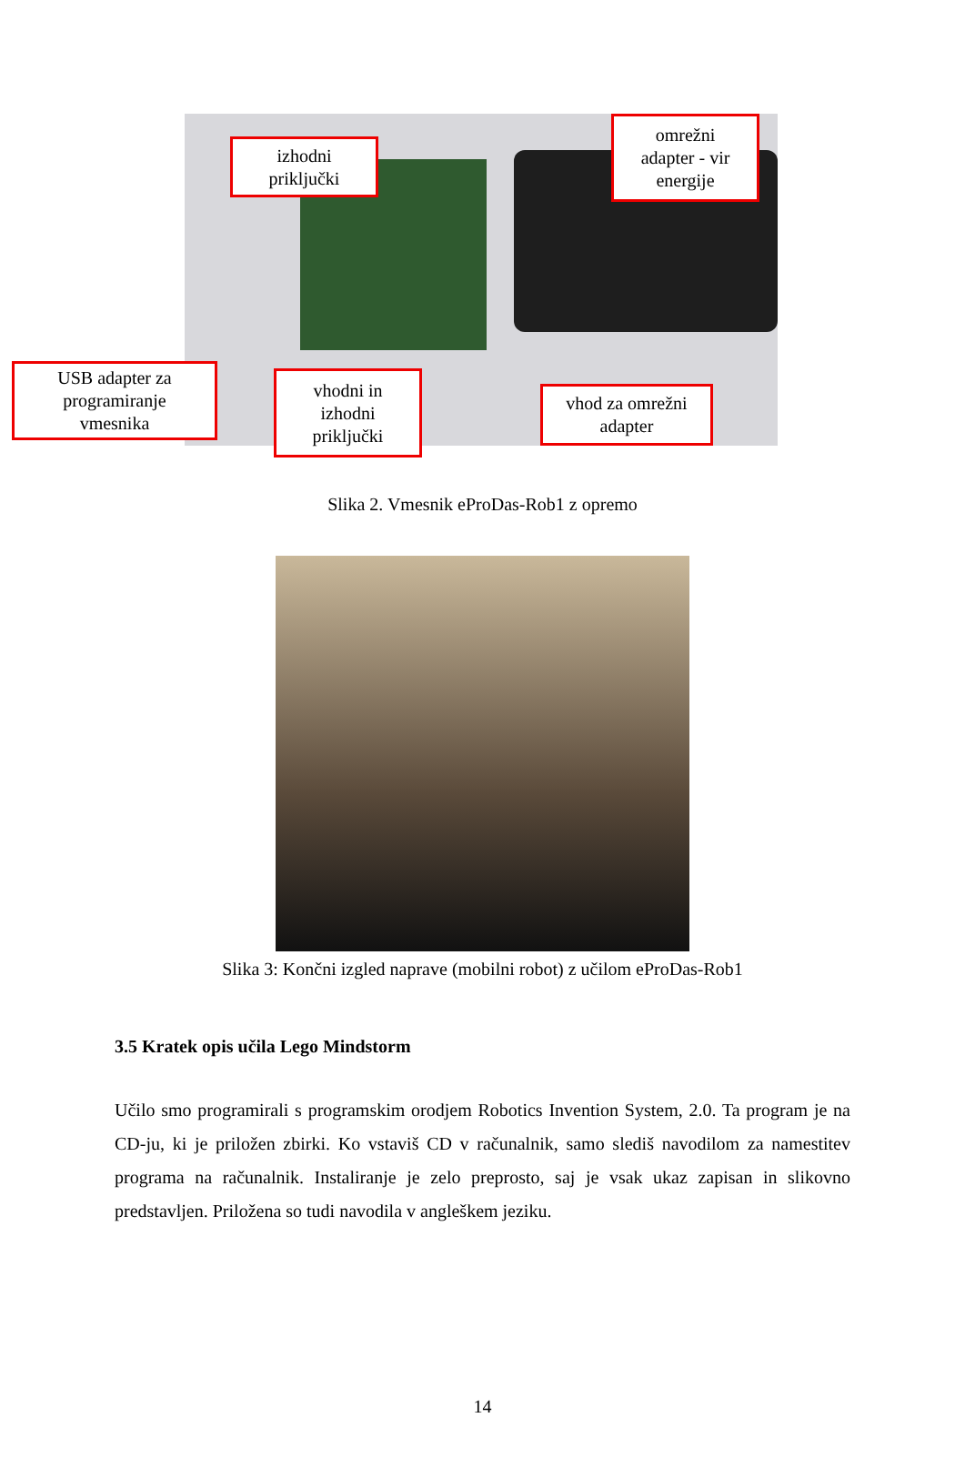izhodni
priključki
omrežni
adapter - vir
energije
USB adapter za
programiranje
vmesnika
vhodni in
izhodni
priključki
vhod za omrežni
adapter
Slika 2. Vmesnik eProDas-Rob1 z opremo
Slika 3: Končni izgled naprave (mobilni robot) z učilom eProDas-Rob1
3.5 Kratek opis učila Lego Mindstorm
Učilo smo programirali s programskim orodjem Robotics Invention System, 2.0. Ta program je na CD-ju, ki je priložen zbirki. Ko vstaviš CD v računalnik, samo slediš navodilom za namestitev programa na računalnik. Instaliranje je zelo preprosto, saj je vsak ukaz zapisan in slikovno predstavljen. Priložena so tudi navodila v angleškem jeziku.
14